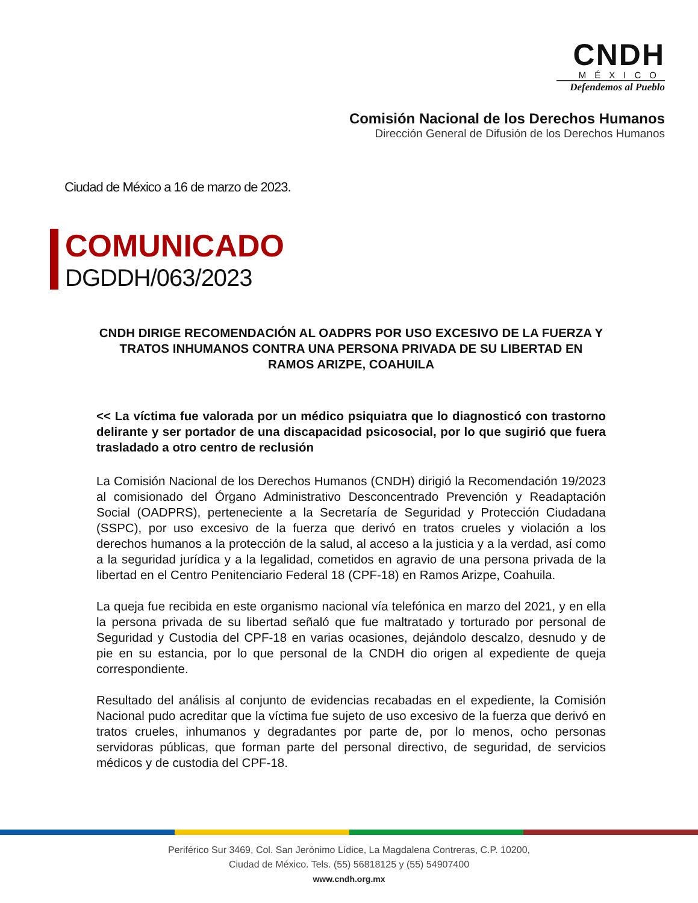CNDH
MÉXICO
Defendemos al Pueblo
Comisión Nacional de los Derechos Humanos
Dirección General de Difusión de los Derechos Humanos
Ciudad de México a 16 de marzo de 2023.
COMUNICADO
DGDDH/063/2023
CNDH DIRIGE RECOMENDACIÓN AL OADPRS POR USO EXCESIVO DE LA FUERZA Y TRATOS INHUMANOS CONTRA UNA PERSONA PRIVADA DE SU LIBERTAD EN RAMOS ARIZPE, COAHUILA
<< La víctima fue valorada por un médico psiquiatra que lo diagnosticó con trastorno delirante y ser portador de una discapacidad psicosocial, por lo que sugirió que fuera trasladado a otro centro de reclusión
La Comisión Nacional de los Derechos Humanos (CNDH) dirigió la Recomendación 19/2023 al comisionado del Órgano Administrativo Desconcentrado Prevención y Readaptación Social (OADPRS), perteneciente a la Secretaría de Seguridad y Protección Ciudadana (SSPC), por uso excesivo de la fuerza que derivó en tratos crueles y violación a los derechos humanos a la protección de la salud, al acceso a la justicia y a la verdad, así como a la seguridad jurídica y a la legalidad, cometidos en agravio de una persona privada de la libertad en el Centro Penitenciario Federal 18 (CPF-18) en Ramos Arizpe, Coahuila.
La queja fue recibida en este organismo nacional vía telefónica en marzo del 2021, y en ella la persona privada de su libertad señaló que fue maltratado y torturado por personal de Seguridad y Custodia del CPF-18 en varias ocasiones, dejándolo descalzo, desnudo y de pie en su estancia, por lo que personal de la CNDH dio origen al expediente de queja correspondiente.
Resultado del análisis al conjunto de evidencias recabadas en el expediente, la Comisión Nacional pudo acreditar que la víctima fue sujeto de uso excesivo de la fuerza que derivó en tratos crueles, inhumanos y degradantes por parte de, por lo menos, ocho personas servidoras públicas, que forman parte del personal directivo, de seguridad, de servicios médicos y de custodia del CPF-18.
Periférico Sur 3469, Col. San Jerónimo Lídice, La Magdalena Contreras, C.P. 10200,
Ciudad de México. Tels. (55) 56818125 y (55) 54907400
www.cndh.org.mx